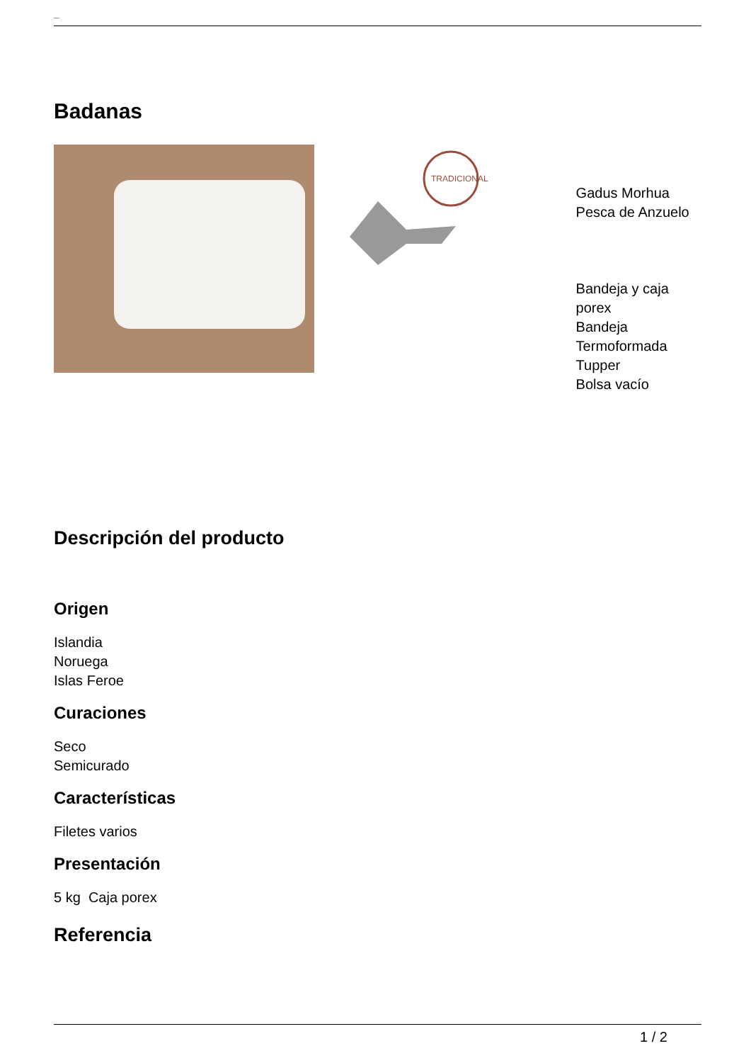Badanas
Badanas
TRADICIONAL
Gadus Morhua
Pesca de Anzuelo
Bandeja y caja porex
Bandeja Termoformada
Tupper
Bolsa vacío
Descripción del producto
Origen
Islandia
Noruega
Islas Feroe
Curaciones
Seco
Semicurado
Características
Filetes varios
Presentación
5 kg Caja porex
Referencia
1 / 2